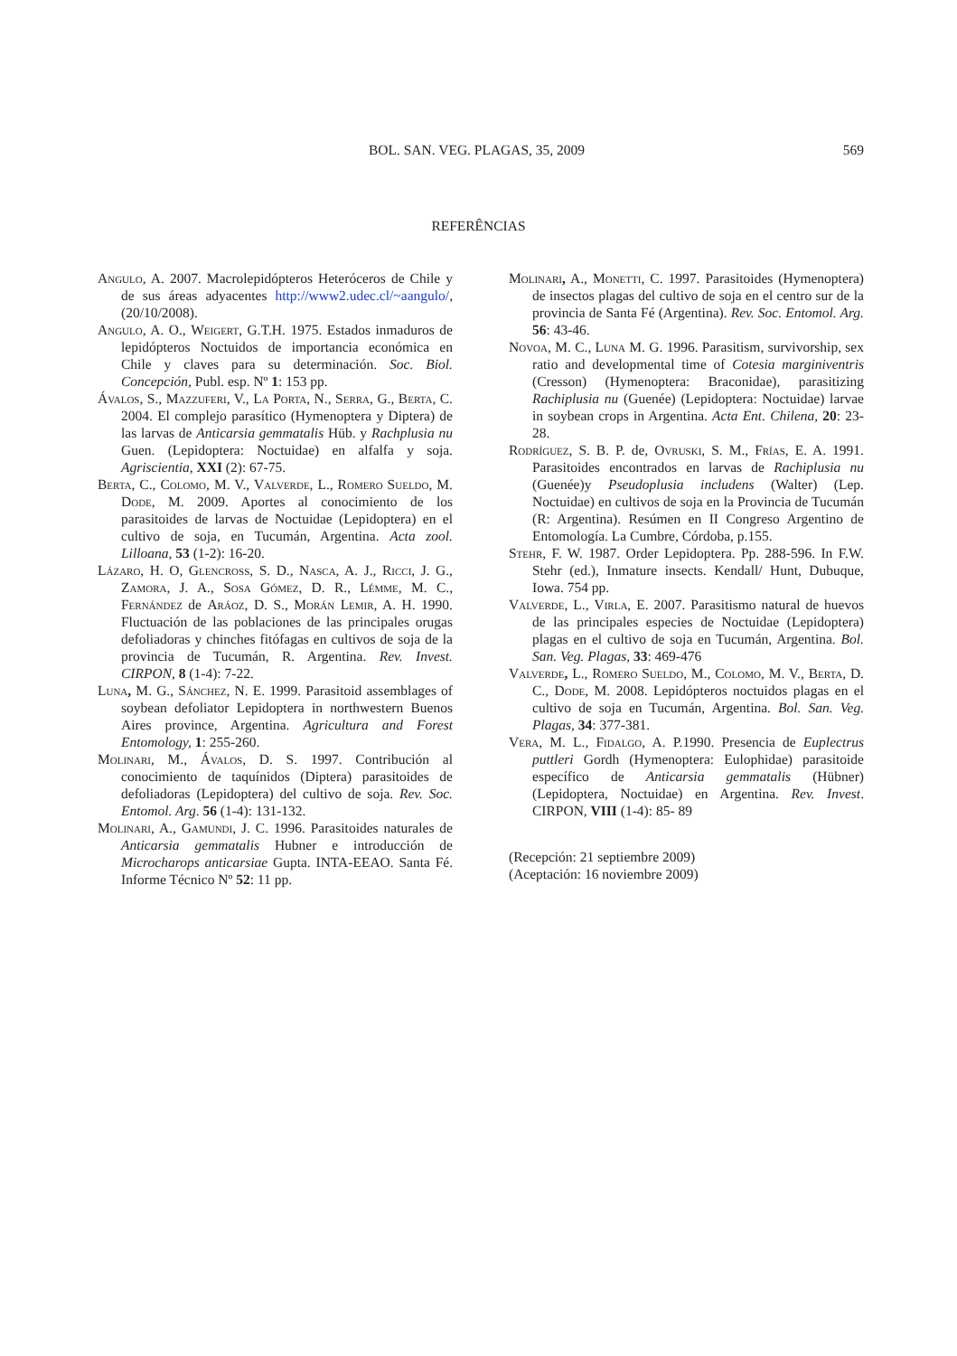BOL. SAN. VEG. PLAGAS, 35, 2009 569
REFERÊNCIAS
Angulo, A. 2007. Macrolepidópteros Heteróceros de Chile y de sus áreas adyacentes http://www2.udec.cl/~aangulo/, (20/10/2008).
Angulo, A. O., Weigert, G.T.H. 1975. Estados inmaduros de lepidópteros Noctuidos de importancia económica en Chile y claves para su determinación. Soc. Biol. Concepción, Publ. esp. Nº 1: 153 pp.
Ávalos, S., Mazzuferi, V., La Porta, N., Serra, G., Berta, C. 2004. El complejo parasítico (Hymenoptera y Diptera) de las larvas de Anticarsia gemmatalis Hüb. y Rachplusia nu Guen. (Lepidoptera: Noctuidae) en alfalfa y soja. Agriscientia, XXI (2): 67-75.
Berta, C., Colomo, M. V., Valverde, L., Romero Sueldo, M. Dode, M. 2009. Aportes al conocimiento de los parasitoides de larvas de Noctuidae (Lepidoptera) en el cultivo de soja, en Tucumán, Argentina. Acta zool. Lilloana, 53 (1-2): 16-20.
Lázaro, H. O, Glencross, S. D., Nasca, A. J., Ricci, J. G., Zamora, J. A., Sosa Gómez, D. R., Lémme, M. C., Fernández de Aráoz, D. S., Morán Lemir, A. H. 1990. Fluctuación de las poblaciones de las principales orugas defoliadoras y chinches fitófagas en cultivos de soja de la provincia de Tucumán, R. Argentina. Rev. Invest. CIRPON, 8 (1-4): 7-22.
Luna, M. G., Sánchez, N. E. 1999. Parasitoid assemblages of soybean defoliator Lepidoptera in northwestern Buenos Aires province, Argentina. Agricultura and Forest Entomology, 1: 255-260.
Molinari, M., Ávalos, D. S. 1997. Contribución al conocimiento de taquínidos (Diptera) parasitoides de defoliadoras (Lepidoptera) del cultivo de soja. Rev. Soc. Entomol. Arg. 56 (1-4): 131-132.
Molinari, A., Gamundi, J. C. 1996. Parasitoides naturales de Anticarsia gemmatalis Hubner e introducción de Microcharops anticarsiae Gupta. INTA-EEAO. Santa Fé. Informe Técnico Nº 52: 11 pp.
Molinari, A., Monetti, C. 1997. Parasitoides (Hymenoptera) de insectos plagas del cultivo de soja en el centro sur de la provincia de Santa Fé (Argentina). Rev. Soc. Entomol. Arg. 56: 43-46.
Novoa, M. C., Luna M. G. 1996. Parasitism, survivorship, sex ratio and developmental time of Cotesia marginiventris (Cresson) (Hymenoptera: Braconidae), parasitizing Rachiplusia nu (Guenée) (Lepidoptera: Noctuidae) larvae in soybean crops in Argentina. Acta Ent. Chilena, 20: 23-28.
Rodríguez, S. B. P. de, Ovruski, S. M., Frías, E. A. 1991. Parasitoides encontrados en larvas de Rachiplusia nu (Guenée)y Pseudoplusia includens (Walter) (Lep. Noctuidae) en cultivos de soja en la Provincia de Tucumán (R: Argentina). Resúmen en II Congreso Argentino de Entomología. La Cumbre, Córdoba, p.155.
Stehr, F. W. 1987. Order Lepidoptera. Pp. 288-596. In F.W. Stehr (ed.), Inmature insects. Kendall/ Hunt, Dubuque, Iowa. 754 pp.
Valverde, L., Virla, E. 2007. Parasitismo natural de huevos de las principales especies de Noctuidae (Lepidoptera) plagas en el cultivo de soja en Tucumán, Argentina. Bol. San. Veg. Plagas, 33: 469-476
Valverde, L., Romero Sueldo, M., Colomo, M. V., Berta, D. C., Dode, M. 2008. Lepidópteros noctuidos plagas en el cultivo de soja en Tucumán, Argentina. Bol. San. Veg. Plagas, 34: 377-381.
Vera, M. L., Fidalgo, A. P.1990. Presencia de Euplectrus puttleri Gordh (Hymenoptera: Eulophidae) parasitoide específico de Anticarsia gemmatalis (Hübner) (Lepidoptera, Noctuidae) en Argentina. Rev. Invest. CIRPON, VIII (1-4): 85- 89
(Recepción: 21 septiembre 2009)
(Aceptación: 16 noviembre 2009)